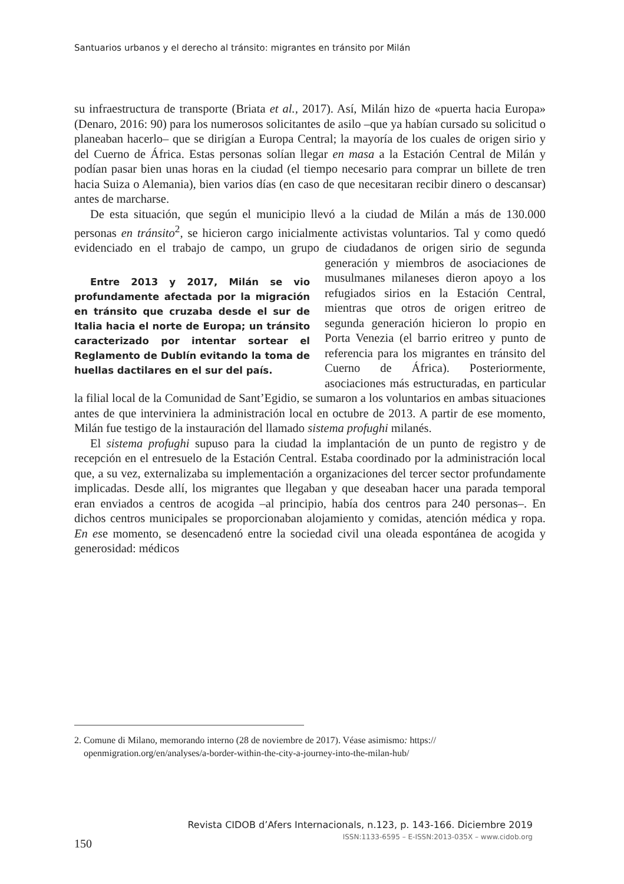Santuarios urbanos y el derecho al tránsito: migrantes en tránsito por Milán
su infraestructura de transporte (Briata et al., 2017). Así, Milán hizo de «puerta hacia Europa» (Denaro, 2016: 90) para los numerosos solicitantes de asilo –que ya habían cursado su solicitud o planeaban hacerlo– que se dirigían a Europa Central; la mayoría de los cuales de origen sirio y del Cuerno de África. Estas personas solían llegar en masa a la Estación Central de Milán y podían pasar bien unas horas en la ciudad (el tiempo necesario para comprar un billete de tren hacia Suiza o Alemania), bien varios días (en caso de que necesitaran recibir dinero o descansar) antes de marcharse.
De esta situación, que según el municipio llevó a la ciudad de Milán a más de 130.000 personas en tránsito<sup>2</sup>, se hicieron cargo inicialmente activistas voluntarios. Tal y como quedó evidenciado en el trabajo de campo, un grupo de ciudadanos de origen sirio de segunda generación y miembros de Entre 2013 y 2017, Milán se vio profundamente afectada por la migración en tránsito que cruzaba desde el sur de Italia hacia el norte de Europa; un tránsito caracterizado por intentar sortear el Reglamento de Dublín evitando la toma de huellas dactilares en el sur del país. asociaciones de musulmanes milaneses dieron apoyo a los refugiados sirios en la Estación Central, mientras que otros de origen eritreo de segunda generación hicieron lo propio en Porta Venezia (el barrio eritreo y punto de referencia para los migrantes en tránsito del Cuerno de África). Posteriormente, asociaciones más estructuradas, en particular la filial local de la Comunidad de Sant’Egidio, se sumaron a los voluntarios en ambas situaciones antes de que interviniera la administración local en octubre de 2013. A partir de ese momento, Milán fue testigo de la instauración del llamado sistema profughi milanés.
El sistema profughi supuso para la ciudad la implantación de un punto de registro y de recepción en el entresuelo de la Estación Central. Estaba coordinado por la administración local que, a su vez, externalizaba su implementación a organizaciones del tercer sector profundamente implicadas. Desde allí, los migrantes que llegaban y que deseaban hacer una parada temporal eran enviados a centros de acogida –al principio, había dos centros para 240 personas–. En dichos centros municipales se proporcionaban alojamiento y comidas, atención médica y ropa. En ese momento, se desencadenó entre la sociedad civil una oleada espontánea de acogida y generosidad: médicos
2. Comune di Milano, memorando interno (28 de noviembre de 2017). Véase asimismo: https://
openmigration.org/en/analyses/a-border-within-the-city-a-journey-into-the-milan-hub/
Revista CIDOB d’Afers Internacionals, n.123, p. 143-166. Diciembre 2019
ISSN:1133-6595 – E-ISSN:2013-035X – www.cidob.org
150